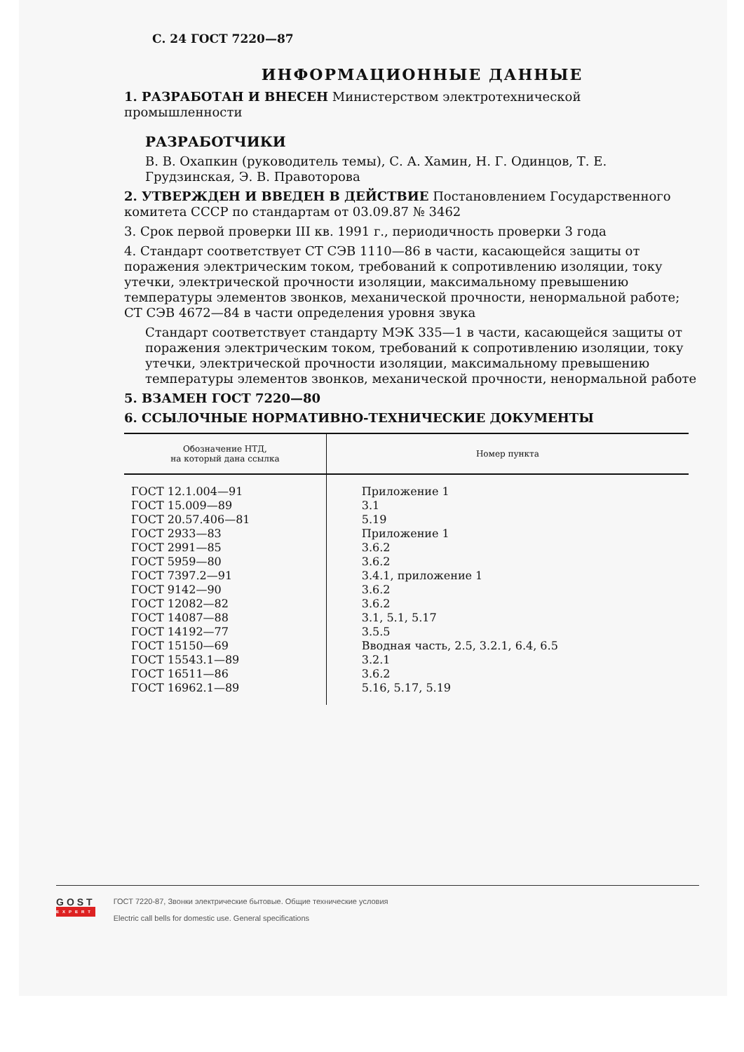С. 24 ГОСТ 7220—87
ИНФОРМАЦИОННЫЕ ДАННЫЕ
1. РАЗРАБОТАН И ВНЕСЕН Министерством электротехнической промышленности
РАЗРАБОТЧИКИ
В. В. Охапкин (руководитель темы), С. А. Хамин, Н. Г. Одинцов, Т. Е. Грудзинская, Э. В. Правоторова
2. УТВЕРЖДЕН И ВВЕДЕН В ДЕЙСТВИЕ Постановлением Государственного комитета СССР по стандартам от 03.09.87 № 3462
3. Срок первой проверки III кв. 1991 г., периодичность проверки 3 года
4. Стандарт соответствует СТ СЭВ 1110—86 в части, касающейся защиты от поражения электрическим током, требований к сопротивлению изоляции, току утечки, электрической прочности изоляции, максимальному превышению температуры элементов звонков, механической прочности, ненормальной работе; СТ СЭВ 4672—84 в части определения уровня звука
Стандарт соответствует стандарту МЭК 335—1 в части, касающейся защиты от поражения электрическим током, требований к сопротивлению изоляции, току утечки, электрической прочности изоляции, максимальному превышению температуры элементов звонков, механической прочности, ненормальной работе
5. ВЗАМЕН ГОСТ 7220—80
6. ССЫЛОЧНЫЕ НОРМАТИВНО-ТЕХНИЧЕСКИЕ ДОКУМЕНТЫ
| Обозначение НТД, на который дана ссылка | Номер пункта |
| --- | --- |
| ГОСТ 12.1.004—91 ГОСТ 15.009—89 ГОСТ 20.57.406—81 ГОСТ 2933—83 ГОСТ 2991—85 ГОСТ 5959—80 ГОСТ 7397.2—91 ГОСТ 9142—90 ГОСТ 12082—82 ГОСТ 14087—88 ГОСТ 14192—77 ГОСТ 15150—69 ГОСТ 15543.1—89 ГОСТ 16511—86 ГОСТ 16962.1—89 | Приложение 1 3.1 5.19 Приложение 1 3.6.2 3.6.2 3.4.1, приложение 1 3.6.2 3.6.2 3.1, 5.1, 5.17 3.5.5 Вводная часть, 2.5, 3.2.1, 6.4, 6.5 3.2.1 3.6.2 5.16, 5.17, 5.19 |
GOST
EXPERT
ГОСТ 7220-87, Звонки электрические бытовые. Общие технические условия
Electric call bells for domestic use. General specifications